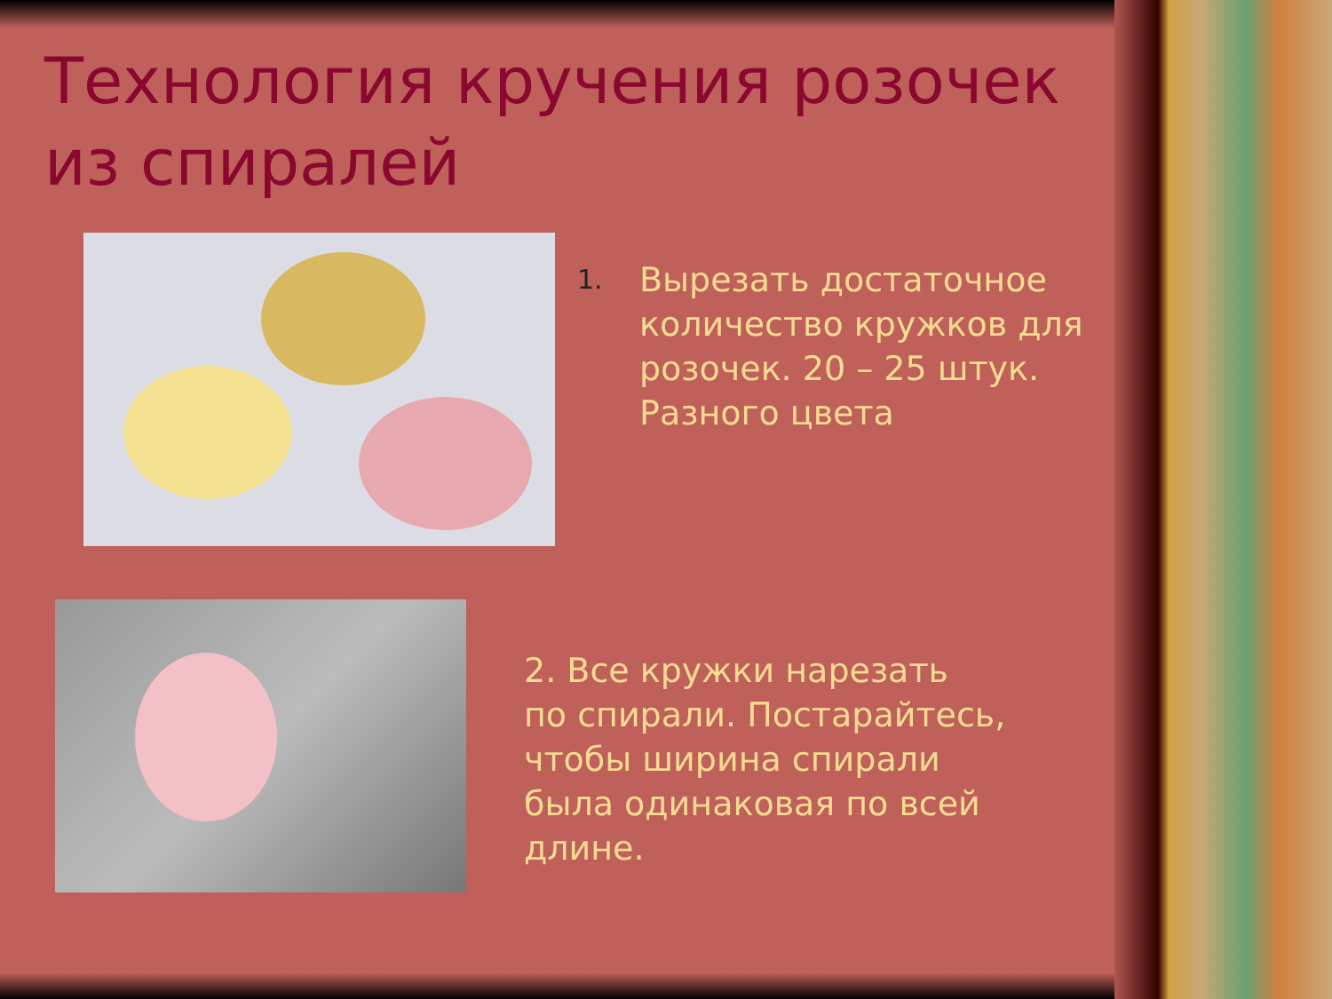Технология кручения розочек из спиралей
1.
Вырезать достаточное количество кружков для розочек. 20 – 25 штук. Разного цвета
2. Все кружки нарезать
по спирали. Постарайтесь,
чтобы ширина спирали
была одинаковая по всей
длине.